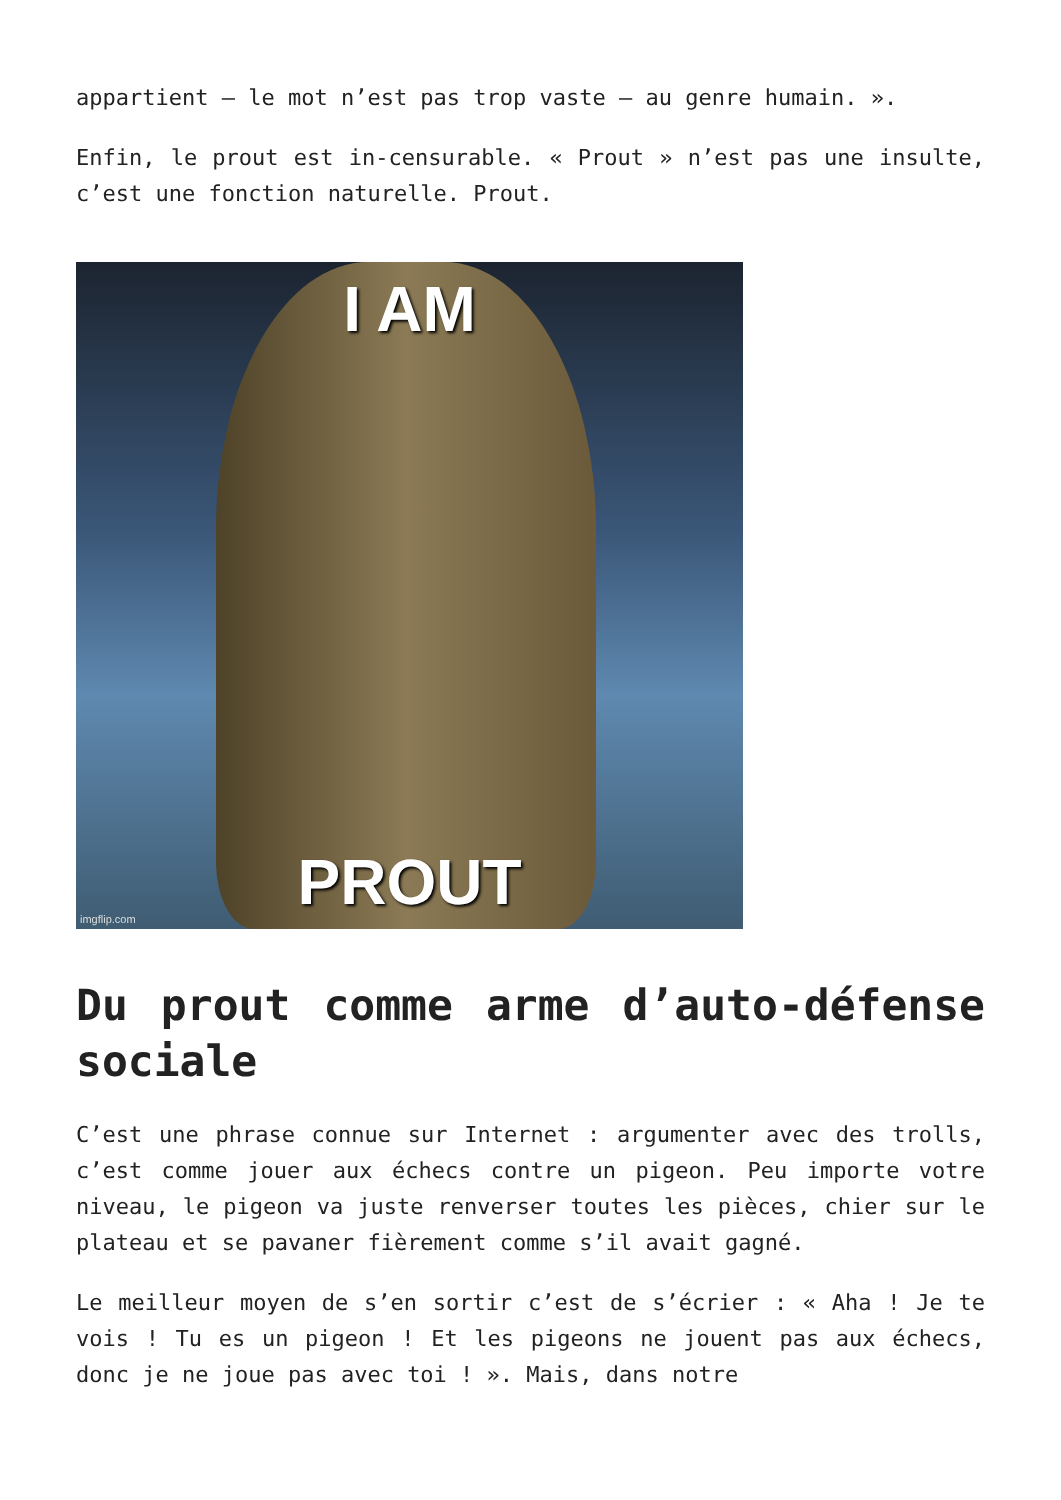appartient – le mot n’est pas trop vaste – au genre humain. ».
Enfin, le prout est in-censurable. « Prout » n’est pas une insulte, c’est une fonction naturelle. Prout.
I AM
PROUT
imgflip.com
Du prout comme arme d’auto-défense sociale
C’est une phrase connue sur Internet : argumenter avec des trolls, c’est comme jouer aux échecs contre un pigeon. Peu importe votre niveau, le pigeon va juste renverser toutes les pièces, chier sur le plateau et se pavaner fièrement comme s’il avait gagné.
Le meilleur moyen de s’en sortir c’est de s’écrier : « Aha ! Je te vois ! Tu es un pigeon ! Et les pigeons ne jouent pas aux échecs, donc je ne joue pas avec toi ! ». Mais, dans notre